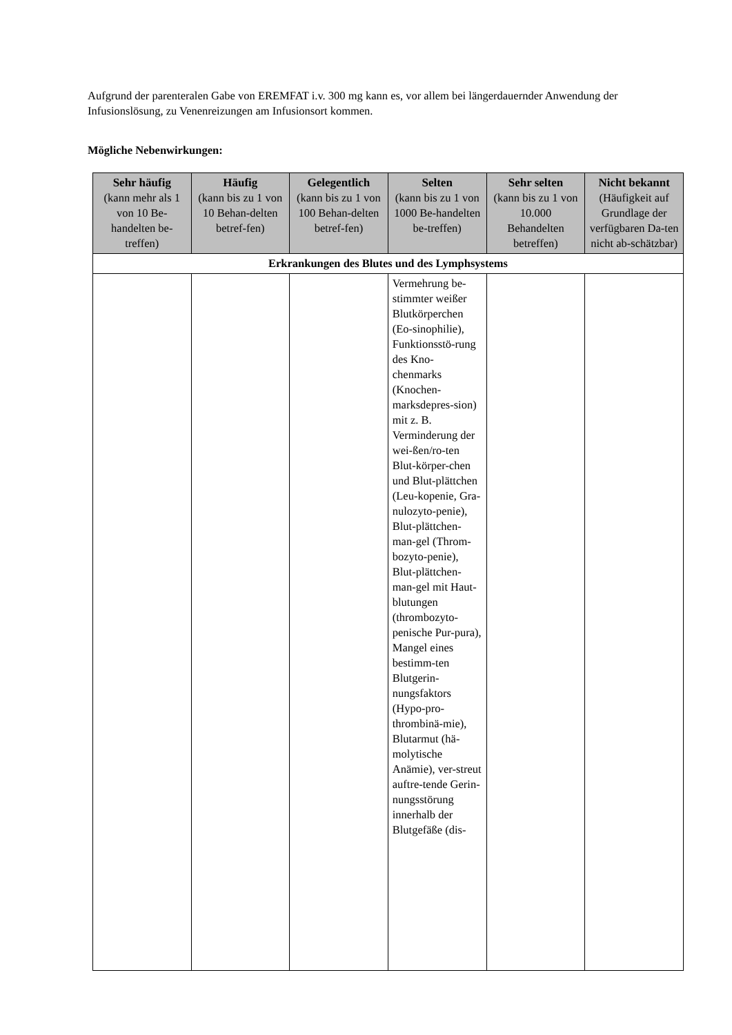Aufgrund der parenteralen Gabe von EREMFAT i.v. 300 mg kann es, vor allem bei längerdauernder Anwendung der Infusionslösung, zu Venenreizungen am Infusionsort kommen.
Mögliche Nebenwirkungen:
| Sehr häufig (kann mehr als 1 von 10 Be-handelten be-treffen) | Häufig (kann bis zu 1 von 10 Behan-delten betref-fen) | Gelegentlich (kann bis zu 1 von 100 Behan-delten betref-fen) | Selten (kann bis zu 1 von 1000 Be-handelten be-treffen) | Sehr selten (kann bis zu 1 von 10.000 Behandelten betreffen) | Nicht bekannt (Häufigkeit auf Grundlage der verfügbaren Da-ten nicht ab-schätzbar) |
| --- | --- | --- | --- | --- | --- |
| Erkrankungen des Blutes und des Lymphsystems | | | | | |
| | | | Vermehrung be-stimmter weißer Blutkörperchen (Eo-sinophilie), Funktionsstö-rung des Kno-chenmarks (Knochen-marksdepres-sion) mit z. B. Verminderung der wei-ßen/ro-ten Blut-körper-chen und Blut-plättchen (Leu-kopenie, Gra-nulozyto-penie), Blut-plättchen-man-gel (Throm-bozyto-penie), Blut-plättchen-man-gel mit Haut-blutungen (thrombozyto-penische Pur-pura), Mangel eines bestimm-ten Blutgerin-nungsfaktors (Hypo-pro-thrombinä-mie), Blutarmut (hä-molytische Anämie), ver-streut auftre-tende Gerin-nungsstörung innerhalb der Blutgefäße (dis- | | |